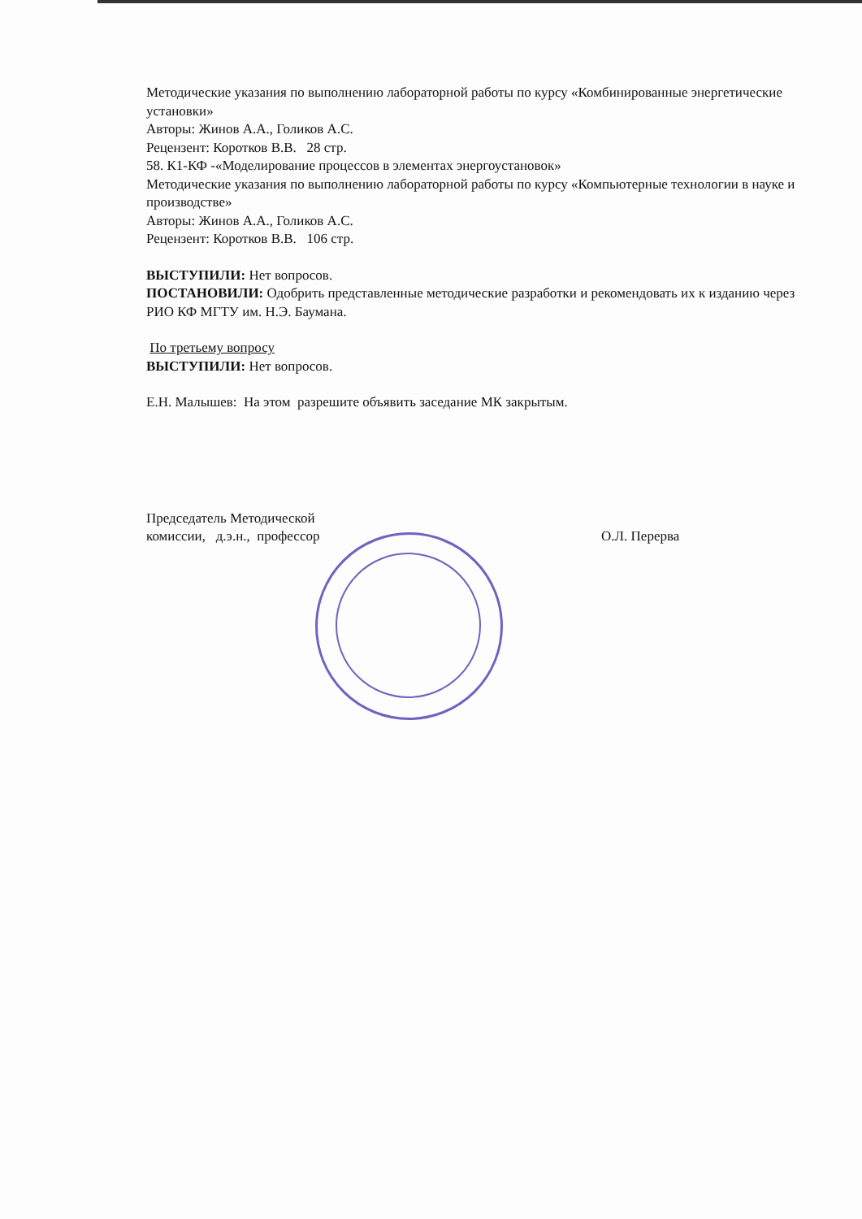Методические указания по выполнению лабораторной работы по курсу «Комбинированные энергетические установки»
Авторы: Жинов А.А., Голиков А.С.
Рецензент: Коротков В.В. 28 стр.
58. К1-КФ -«Моделирование процессов в элементах энергоустановок»
Методические указания по выполнению лабораторной работы по курсу «Компьютерные технологии в науке и производстве»
Авторы: Жинов А.А., Голиков А.С.
Рецензент: Коротков В.В. 106 стр.
ВЫСТУПИЛИ: Нет вопросов.
ПОСТАНОВИЛИ: Одобрить представленные методические разработки и рекомендовать их к изданию через РИО КФ МГТУ им. Н.Э. Баумана.
По третьему вопросу
ВЫСТУПИЛИ: Нет вопросов.
Е.Н. Малышев: На этом разрешите объявить заседание МК закрытым.
Председатель Методической комиссии, д.э.н., профессор
О.Л. Перерва